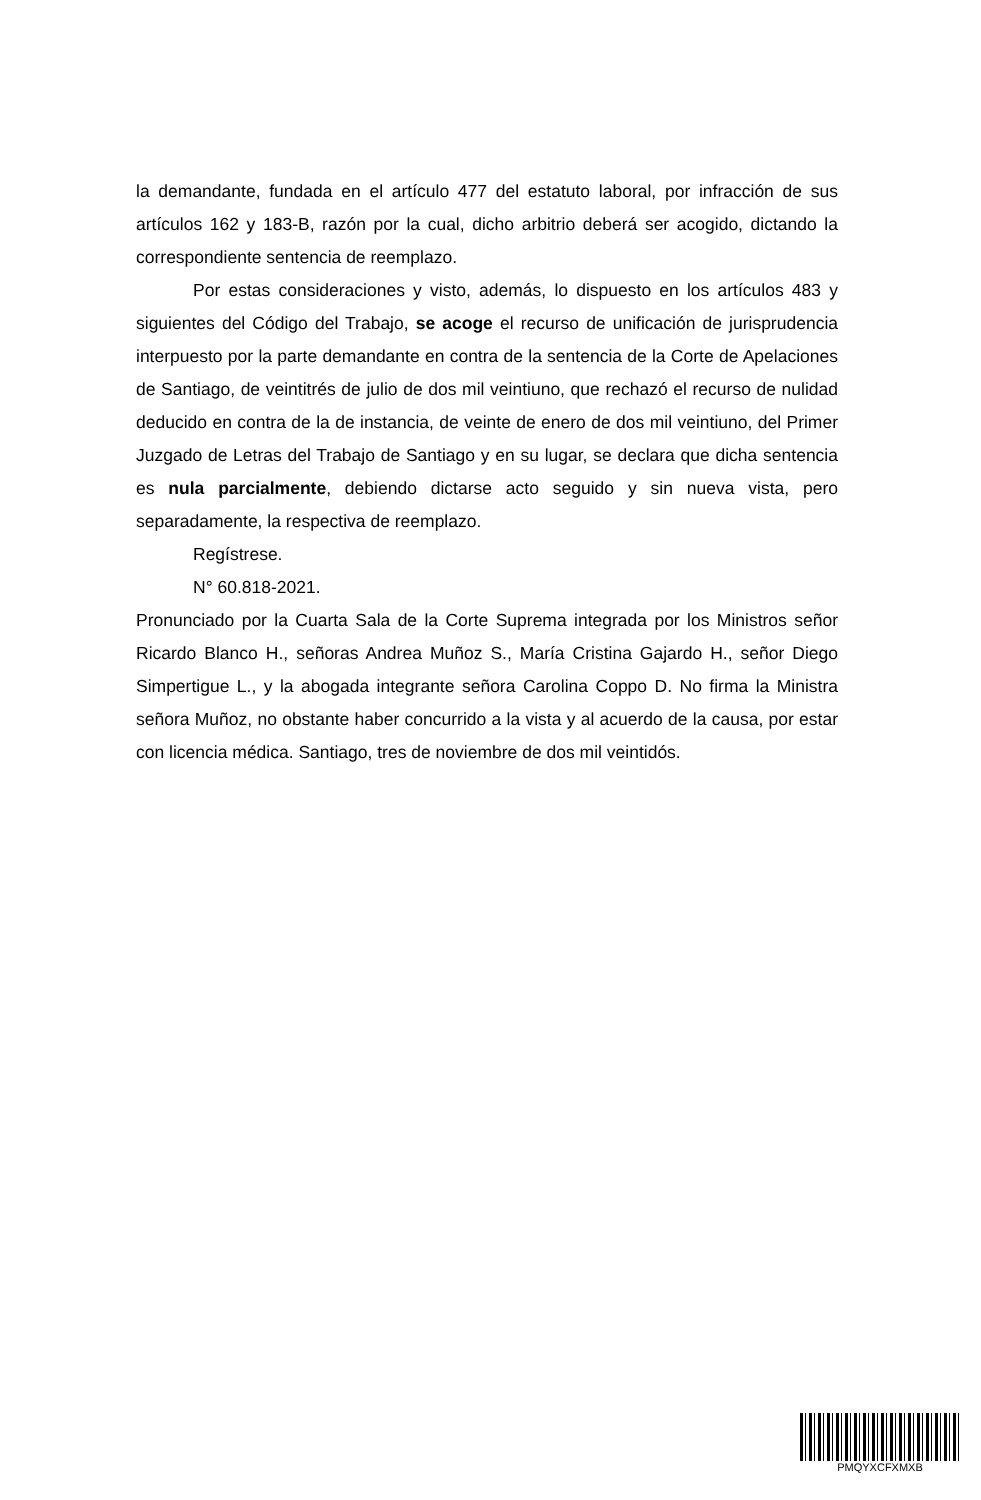la demandante, fundada en el artículo 477 del estatuto laboral, por infracción de sus artículos 162 y 183-B, razón por la cual, dicho arbitrio deberá ser acogido, dictando la correspondiente sentencia de reemplazo.
Por estas consideraciones y visto, además, lo dispuesto en los artículos 483 y siguientes del Código del Trabajo, se acoge el recurso de unificación de jurisprudencia interpuesto por la parte demandante en contra de la sentencia de la Corte de Apelaciones de Santiago, de veintitrés de julio de dos mil veintiuno, que rechazó el recurso de nulidad deducido en contra de la de instancia, de veinte de enero de dos mil veintiuno, del Primer Juzgado de Letras del Trabajo de Santiago y en su lugar, se declara que dicha sentencia es nula parcialmente, debiendo dictarse acto seguido y sin nueva vista, pero separadamente, la respectiva de reemplazo.
Regístrese.
N° 60.818-2021.
Pronunciado por la Cuarta Sala de la Corte Suprema integrada por los Ministros señor Ricardo Blanco H., señoras Andrea Muñoz S., María Cristina Gajardo H., señor Diego Simpertigue L., y la abogada integrante señora Carolina Coppo D. No firma la Ministra señora Muñoz, no obstante haber concurrido a la vista y al acuerdo de la causa, por estar con licencia médica. Santiago, tres de noviembre de dos mil veintidós.
PMQYXCFXMXB